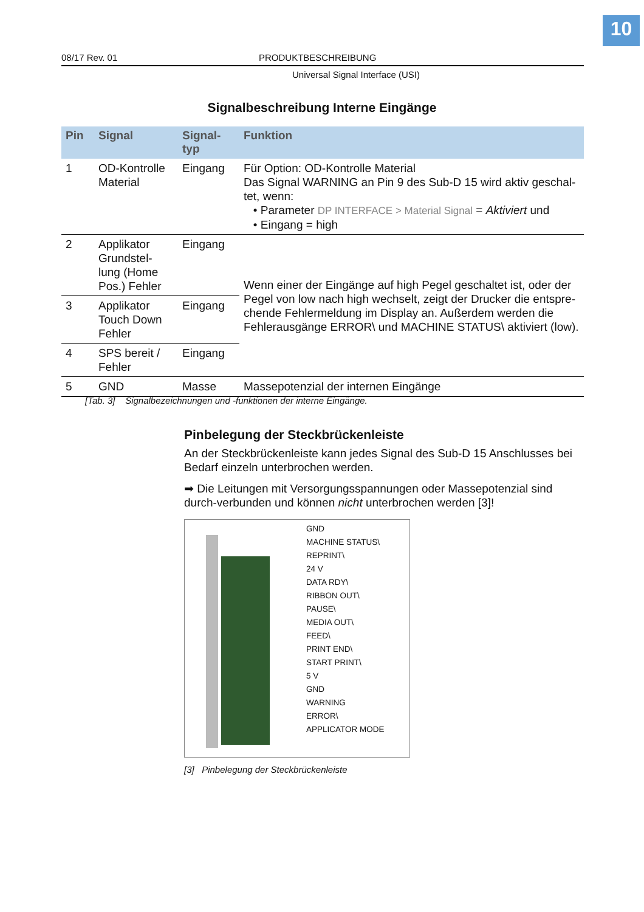10
08/17 Rev. 01 PRODUKTBESCHREIBUNG
Universal Signal Interface (USI)
Signalbeschreibung Interne Eingänge
| Pin | Signal | Signal- typ | Funktion |
| --- | --- | --- | --- |
| 1 | OD-Kontrolle Material | Eingang | Für Option: OD-Kontrolle Material Das Signal WARNING an Pin 9 des Sub-D 15 wird aktiv geschal-tet, wenn: • Parameter DP INTERFACE > Material Signal = Aktiviert und • Eingang = high |
| 2 | Applikator Grundstel-lung (Home Pos.) Fehler | Eingang | Wenn einer der Eingänge auf high Pegel geschaltet ist, oder der Pegel von low nach high wechselt, zeigt der Drucker die entspre-chende Fehlermeldung im Display an. Außerdem werden die Fehlerausgänge ERROR\ und MACHINE STATUS\ aktiviert (low). |
| 3 | Applikator Touch Down Fehler | Eingang | |
| 4 | SPS bereit / Fehler | Eingang | |
| 5 | GND | Masse | Massepotenzial der internen Eingänge |
[Tab. 3] Signalbezeichnungen und -funktionen der interne Eingänge.
Pinbelegung der Steckbrückenleiste
An der Steckbrückenleiste kann jedes Signal des Sub-D 15 Anschlusses bei Bedarf einzeln unterbrochen werden.
➡ Die Leitungen mit Versorgungsspannungen oder Massepotenzial sind durch-verbunden und können nicht unterbrochen werden [3]!
GND
MACHINE STATUS\
REPRINT\
24 V
DATA RDY\
RIBBON OUT\
PAUSE\
MEDIA OUT\
FEED\
PRINT END\
START PRINT\
5 V
GND
WARNING
ERROR\
APPLICATOR MODE
[3] Pinbelegung der Steckbrückenleiste